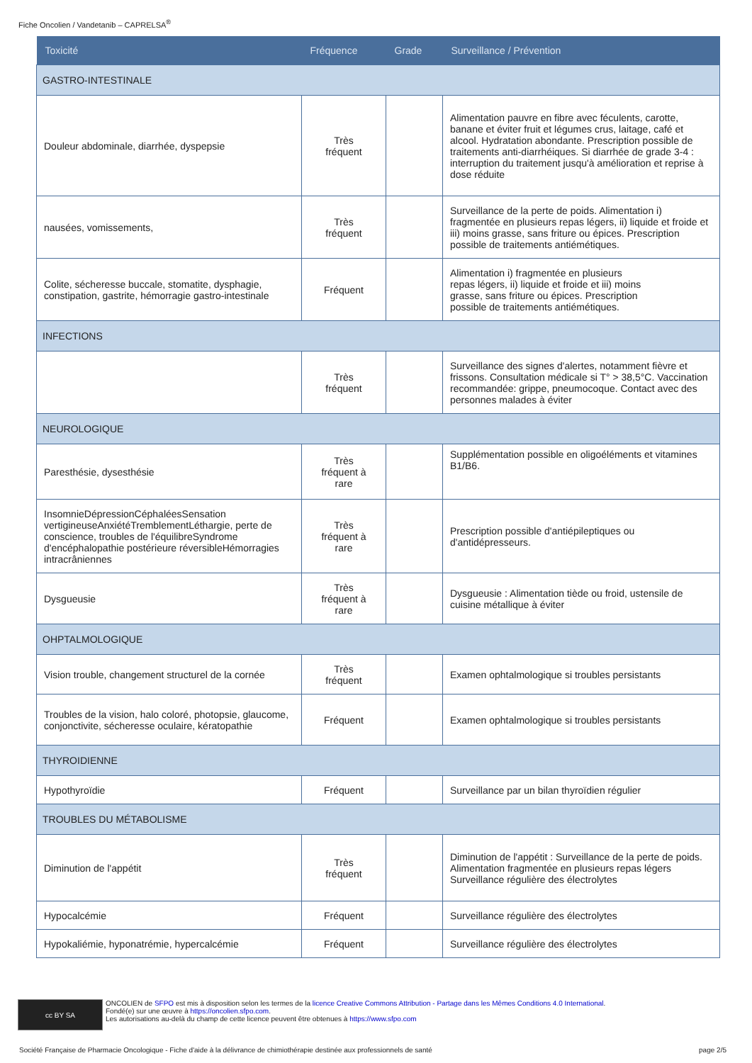Fiche Oncolien / Vandetanib – CAPRELSA<sup>®</sup>
| Toxicité | Fréquence | Grade | Surveillance / Prévention |
| --- | --- | --- | --- |
| GASTRO-INTESTINALE | | | |
| Douleur abdominale, diarrhée, dyspepsie | Très fréquent | | Alimentation pauvre en fibre avec féculents, carotte, banane et éviter fruit et légumes crus, laitage, café et alcool. Hydratation abondante. Prescription possible de traitements anti-diarrhéiques. Si diarrhée de grade 3-4 : interruption du traitement jusqu'à amélioration et reprise à dose réduite |
| nausées, vomissements, | Très fréquent | | Surveillance de la perte de poids. Alimentation i) fragmentée en plusieurs repas légers, ii) liquide et froide et iii) moins grasse, sans friture ou épices. Prescription possible de traitements antiémétiques. |
| Colite, sécheresse buccale, stomatite, dysphagie, constipation, gastrite, hémorragie gastro-intestinale | Fréquent | | Alimentation i) fragmentée en plusieurs repas légers, ii) liquide et froide et iii) moins grasse, sans friture ou épices. Prescription possible de traitements antiémétiques. |
| INFECTIONS | | | |
| | Très fréquent | | Surveillance des signes d'alertes, notamment fièvre et frissons. Consultation médicale si T° > 38,5°C. Vaccination recommandée: grippe, pneumocoque. Contact avec des personnes malades à éviter |
| NEUROLOGIQUE | | | |
| Paresthésie, dysesthésie | Très fréquent à rare | | Supplémentation possible en oligoéléments et vitamines B1/B6. |
| InsomnieDépressionCéphaléesSensation vertigineuseAnxiétéTremblementLéthargie, perte de conscience, troubles de l'équilibreSyndrome d'encéphalopathie postérieure réversibleHémorragies intracrâniennes | Très fréquent à rare | | Prescription possible d'antiépileptiques ou d'antidépresseurs. |
| Dysgueusie | Très fréquent à rare | | Dysgueusie : Alimentation tiède ou froid, ustensile de cuisine métallique à éviter |
| OHPTALMOLOGIQUE | | | |
| Vision trouble, changement structurel de la cornée | Très fréquent | | Examen ophtalmologique si troubles persistants |
| Troubles de la vision, halo coloré, photopsie, glaucome, conjonctivite, sécheresse oculaire, kératopathie | Fréquent | | Examen ophtalmologique si troubles persistants |
| THYROIDIENNE | | | |
| Hypothyroïdie | Fréquent | | Surveillance par un bilan thyroïdien régulier |
| TROUBLES DU MÉTABOLISME | | | |
| Diminution de l'appétit | Très fréquent | | Diminution de l'appétit : Surveillance de la perte de poids. Alimentation fragmentée en plusieurs repas légers Surveillance régulière des électrolytes |
| Hypocalcémie | Fréquent | | Surveillance régulière des électrolytes |
| Hypokaliémie, hyponatrémie, hypercalcémie | Fréquent | | Surveillance régulière des électrolytes |
cc BY SA
ONCOLIEN de SFPO est mis à disposition selon les termes de la licence Creative Commons Attribution - Partage dans les Mêmes Conditions 4.0 International.
Fondé(e) sur une œuvre à https://oncolien.sfpo.com.
Les autorisations au-delà du champ de cette licence peuvent être obtenues à https://www.sfpo.com
Société Française de Pharmacie Oncologique - Fiche d'aide à la délivrance de chimiothérapie destinée aux professionnels de santé page 2/5